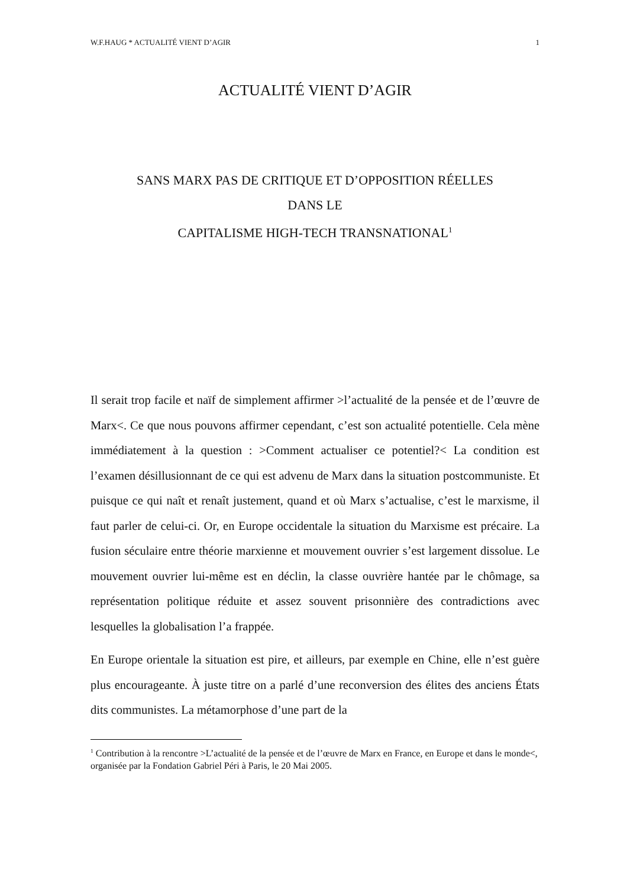W.F.HAUG * ACTUALITÉ VIENT D’AGIR 1
ACTUALITÉ VIENT D’AGIR
SANS MARX PAS DE CRITIQUE ET D’OPPOSITION RÉELLES
DANS LE
CAPITALISME HIGH-TECH TRANSNATIONAL<sup>1</sup>
Il serait trop facile et naïf de simplement affirmer >l’actualité de la pensée et de l’œuvre de Marx<. Ce que nous pouvons affirmer cependant, c’est son actualité potentielle. Cela mène immédiatement à la question : >Comment actualiser ce potentiel?< La condition est l’examen désillusionnant de ce qui est advenu de Marx dans la situation postcommuniste. Et puisque ce qui naît et renaît justement, quand et où Marx s’actualise, c’est le marxisme, il faut parler de celui-ci. Or, en Europe occidentale la situation du Marxisme est précaire. La fusion séculaire entre théorie marxienne et mouvement ouvrier s’est largement dissolue. Le mouvement ouvrier lui-même est en déclin, la classe ouvrière hantée par le chômage, sa représentation politique réduite et assez souvent prisonnière des contradictions avec lesquelles la globalisation l’a frappée.
En Europe orientale la situation est pire, et ailleurs, par exemple en Chine, elle n’est guère plus encourageante. À juste titre on a parlé d’une reconversion des élites des anciens États dits communistes. La métamorphose d’une part de la
<sup>1</sup> Contribution à la rencontre >L’actualité de la pensée et de l’œuvre de Marx en France, en Europe et dans le monde<, organisée par la Fondation Gabriel Péri à Paris, le 20 Mai 2005.